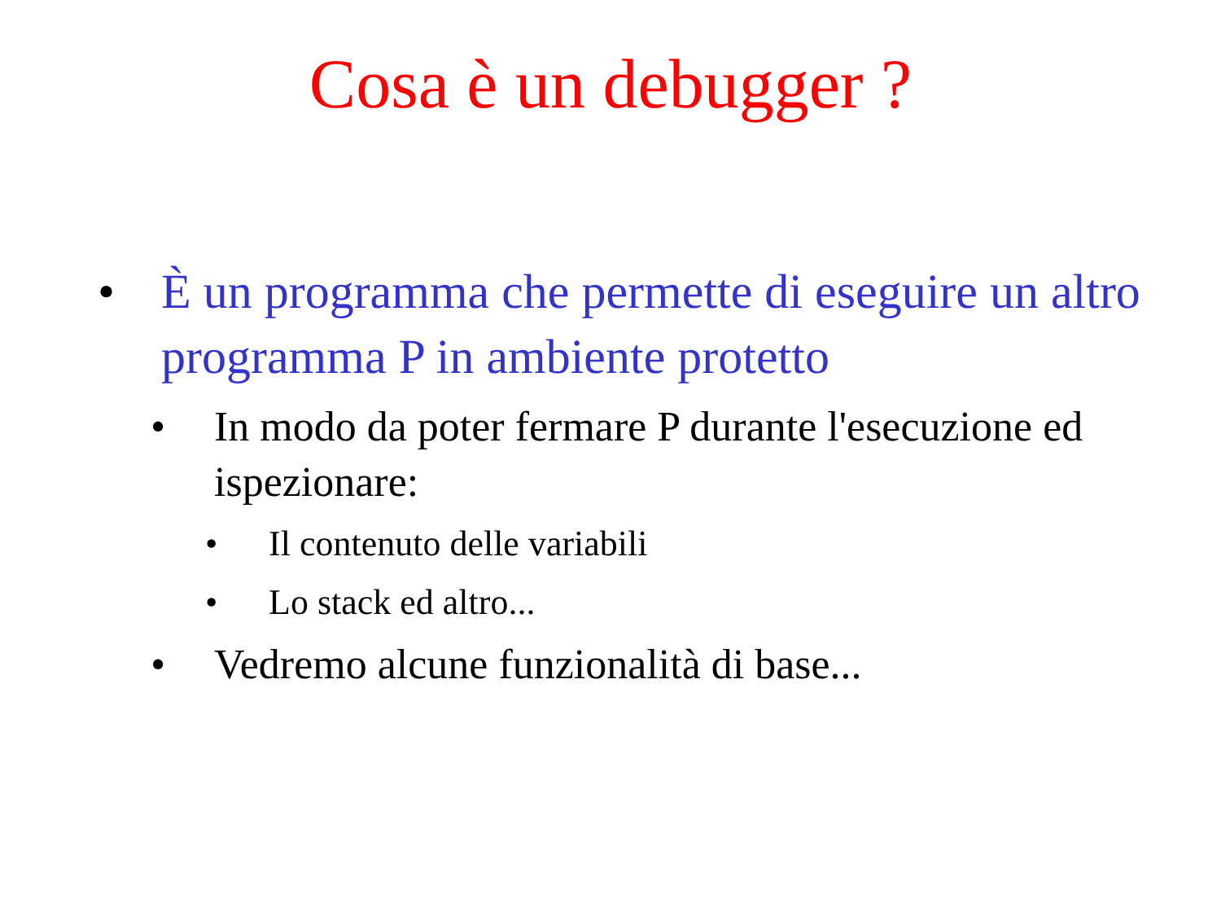Cosa è un debugger ?
• È un programma che permette di eseguire un altro programma P in ambiente protetto
• In modo da poter fermare P durante l'esecuzione ed ispezionare:
• Il contenuto delle variabili
• Lo stack ed altro...
• Vedremo alcune funzionalità di base...